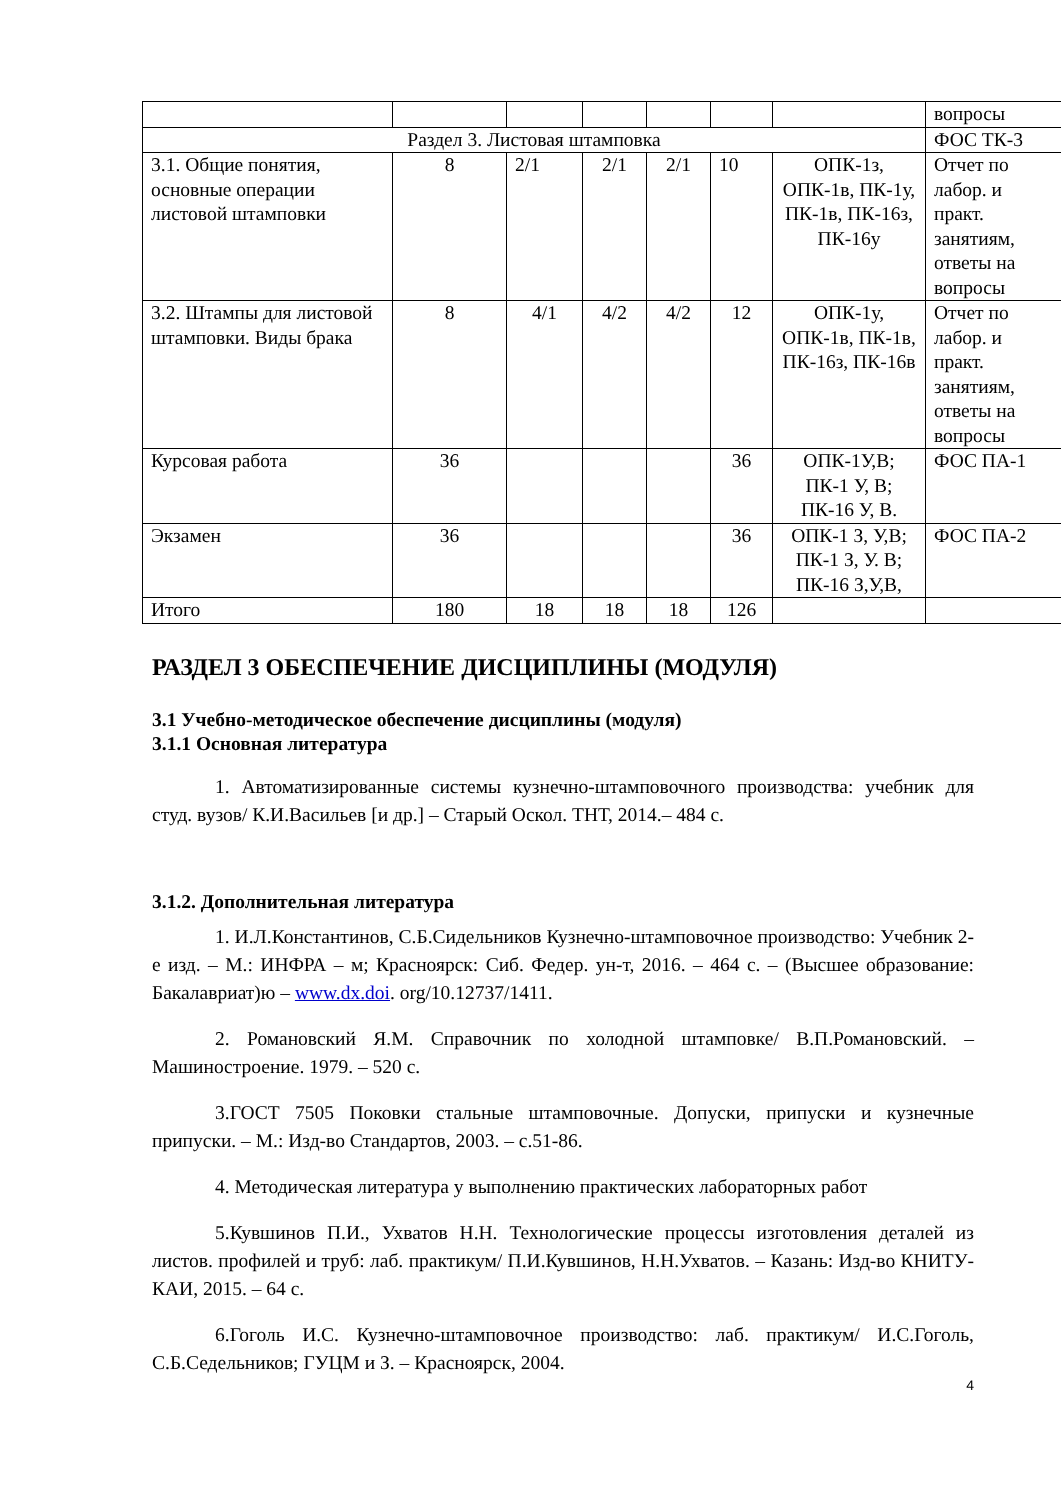| | | | | | | | вопросы |
| Раздел 3. Листовая штамповка | | | | | | | ФОС ТК-3 |
| 3.1. Общие понятия, основные операции листовой штамповки | 8 | 2/1 | 2/1 | 2/1 | 10 | ОПК-1з, ОПК-1в, ПК-1у, ПК-1в, ПК-16з, ПК-16у | Отчет по лабор. и практ. занятиям, ответы на вопросы |
| 3.2. Штампы для листовой штамповки. Виды брака | 8 | 4/1 | 4/2 | 4/2 | 12 | ОПК-1у, ОПК-1в, ПК-1в, ПК-16з, ПК-16в | Отчет по лабор. и практ. занятиям, ответы на вопросы |
| Курсовая работа | 36 | | | | 36 | ОПК-1У,В; ПК-1 У, В; ПК-16 У, В. | ФОС ПА-1 |
| Экзамен | 36 | | | | 36 | ОПК-1 З, У,В; ПК-1 З, У. В; ПК-16 З,У,В, | ФОС ПА-2 |
| Итого | 180 | 18 | 18 | 18 | 126 | | |
РАЗДЕЛ 3 ОБЕСПЕЧЕНИЕ ДИСЦИПЛИНЫ (МОДУЛЯ)
3.1 Учебно-методическое обеспечение дисциплины (модуля)
3.1.1 Основная литература
1. Автоматизированные системы кузнечно-штамповочного производства: учебник для студ. вузов/ К.И.Васильев [и др.] – Старый Оскол. ТНТ, 2014.– 484 с.
3.1.2. Дополнительная литература
1. И.Л.Константинов, С.Б.Сидельников Кузнечно-штамповочное производство: Учебник 2-е изд. – М.: ИНФРА – м; Красноярск: Сиб. Федер. ун-т, 2016. – 464 с. – (Высшее образование: Бакалавриат)ю – www.dx.doi. org/10.12737/1411.
2. Романовский Я.М. Справочник по холодной штамповке/ В.П.Романовский. – Машиностроение. 1979. – 520 с.
3.ГОСТ 7505 Поковки стальные штамповочные. Допуски, припуски и кузнечные припуски. – М.: Изд-во Стандартов, 2003. – с.51-86.
4. Методическая литература у выполнению практических лабораторных работ
5.Кувшинов П.И., Ухватов Н.Н. Технологические процессы изготовления деталей из листов. профилей и труб: лаб. практикум/ П.И.Кувшинов, Н.Н.Ухватов. – Казань: Изд-во КНИТУ-КАИ, 2015. – 64 с.
6.Гоголь И.С. Кузнечно-штамповочное производство: лаб. практикум/ И.С.Гоголь, С.Б.Седельников; ГУЦМ и З. – Красноярск, 2004.
4